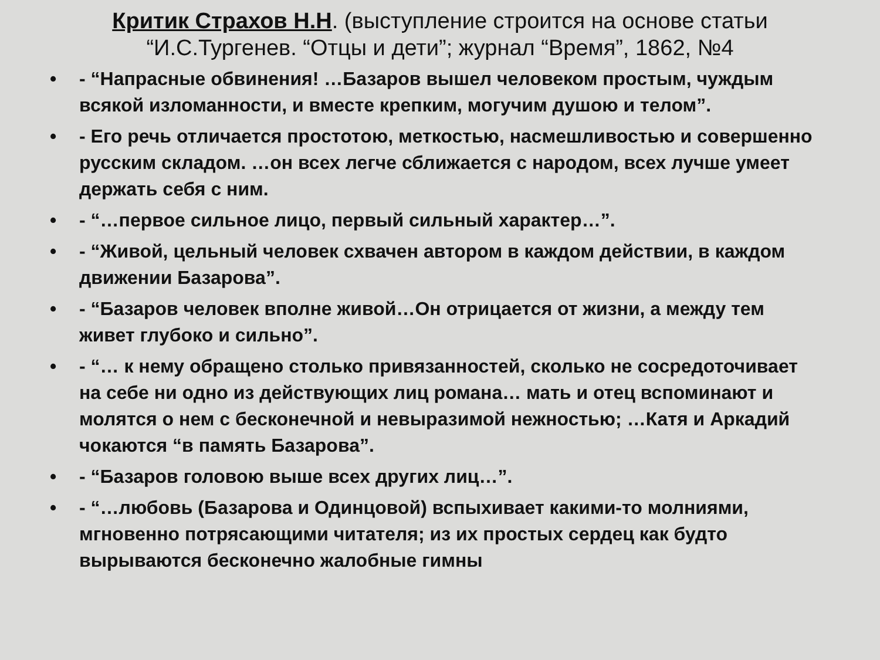Критик Страхов Н.Н. (выступление строится на основе статьи “И.С.Тургенев. “Отцы и дети”; журнал “Время”, 1862, №4
• - “Напрасные обвинения! …Базаров вышел человеком простым, чуждым всякой изломанности, и вместе крепким, могучим душою и телом”.
• - Его речь отличается простотою, меткостью, насмешливостью и совершенно русским складом. …он всех легче сближается с народом, всех лучше умеет держать себя с ним.
• - “…первое сильное лицо, первый сильный характер…”.
• - “Живой, цельный человек схвачен автором в каждом действии, в каждом движении Базарова”.
• - “Базаров человек вполне живой…Он отрицается от жизни, а между тем живет глубоко и сильно”.
• - “… к нему обращено столько привязанностей, сколько не сосредоточивает на себе ни одно из действующих лиц романа… мать и отец вспоминают и молятся о нем с бесконечной и невыразимой нежностью; …Катя и Аркадий чокаются “в память Базарова”.
• - “Базаров головою выше всех других лиц…”.
• - “…любовь (Базарова и Одинцовой) вспыхивает какими-то молниями, мгновенно потрясающими читателя; из их простых сердец как будто вырываются бесконечно жалобные гимны